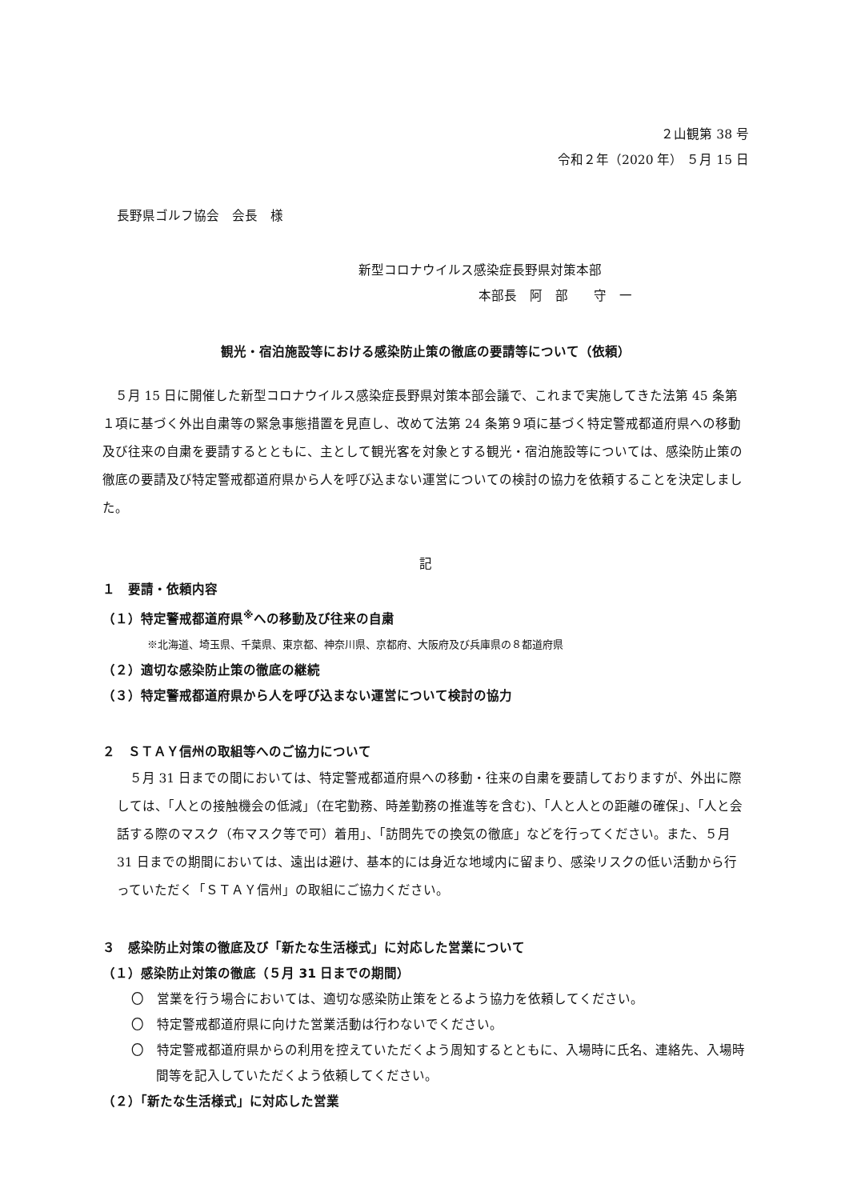２山観第 38 号
令和２年（2020 年） ５月 15 日
長野県ゴルフ協会　会長　様
新型コロナウイルス感染症長野県対策本部
本部長　阿　部　　守　一
観光・宿泊施設等における感染防止策の徹底の要請等について（依頼）
５月 15 日に開催した新型コロナウイルス感染症長野県対策本部会議で、これまで実施してきた法第 45 条第１項に基づく外出自粛等の緊急事態措置を見直し、改めて法第 24 条第９項に基づく特定警戒都道府県への移動及び往来の自粛を要請するとともに、主として観光客を対象とする観光・宿泊施設等については、感染防止策の徹底の要請及び特定警戒都道府県から人を呼び込まない運営についての検討の協力を依頼することを決定しました。
記
１　要請・依頼内容
（１）特定警戒都道府県<sup>※</sup>への移動及び往来の自粛
※北海道、埼玉県、千葉県、東京都、神奈川県、京都府、大阪府及び兵庫県の８都道府県
（２）適切な感染防止策の徹底の継続
（３）特定警戒都道府県から人を呼び込まない運営について検討の協力
２　ＳＴＡＹ信州の取組等へのご協力について
５月 31 日までの間においては、特定警戒都道府県への移動・往来の自粛を要請しておりますが、外出に際しては、「人との接触機会の低減」（在宅勤務、時差勤務の推進等を含む)、「人と人との距離の確保」、「人と会話する際のマスク（布マスク等で可）着用」、「訪問先での換気の徹底」などを行ってください。また、５月 31 日までの期間においては、遠出は避け、基本的には身近な地域内に留まり、感染リスクの低い活動から行っていただく「ＳＴＡＹ信州」の取組にご協力ください。
３　感染防止対策の徹底及び「新たな生活様式」に対応した営業について
（１）感染防止対策の徹底（５月 31 日までの期間）
〇　営業を行う場合においては、適切な感染防止策をとるよう協力を依頼してください。
〇　特定警戒都道府県に向けた営業活動は行わないでください。
〇　特定警戒都道府県からの利用を控えていただくよう周知するとともに、入場時に氏名、連絡先、入場時間等を記入していただくよう依頼してください。
（２）「新たな生活様式」に対応した営業